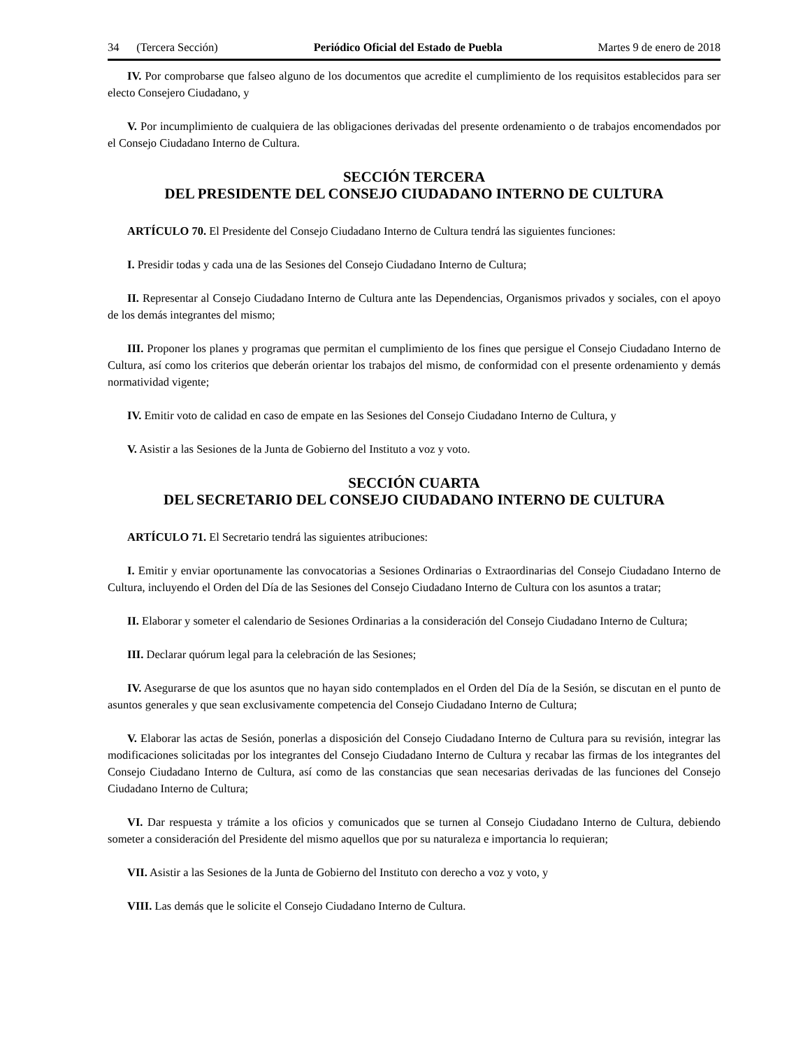34 (Tercera Sección) Periódico Oficial del Estado de Puebla Martes 9 de enero de 2018
IV. Por comprobarse que falseo alguno de los documentos que acredite el cumplimiento de los requisitos establecidos para ser electo Consejero Ciudadano, y
V. Por incumplimiento de cualquiera de las obligaciones derivadas del presente ordenamiento o de trabajos encomendados por el Consejo Ciudadano Interno de Cultura.
SECCIÓN TERCERA
DEL PRESIDENTE DEL CONSEJO CIUDADANO INTERNO DE CULTURA
ARTÍCULO 70. El Presidente del Consejo Ciudadano Interno de Cultura tendrá las siguientes funciones:
I. Presidir todas y cada una de las Sesiones del Consejo Ciudadano Interno de Cultura;
II. Representar al Consejo Ciudadano Interno de Cultura ante las Dependencias, Organismos privados y sociales, con el apoyo de los demás integrantes del mismo;
III. Proponer los planes y programas que permitan el cumplimiento de los fines que persigue el Consejo Ciudadano Interno de Cultura, así como los criterios que deberán orientar los trabajos del mismo, de conformidad con el presente ordenamiento y demás normatividad vigente;
IV. Emitir voto de calidad en caso de empate en las Sesiones del Consejo Ciudadano Interno de Cultura, y
V. Asistir a las Sesiones de la Junta de Gobierno del Instituto a voz y voto.
SECCIÓN CUARTA
DEL SECRETARIO DEL CONSEJO CIUDADANO INTERNO DE CULTURA
ARTÍCULO 71. El Secretario tendrá las siguientes atribuciones:
I. Emitir y enviar oportunamente las convocatorias a Sesiones Ordinarias o Extraordinarias del Consejo Ciudadano Interno de Cultura, incluyendo el Orden del Día de las Sesiones del Consejo Ciudadano Interno de Cultura con los asuntos a tratar;
II. Elaborar y someter el calendario de Sesiones Ordinarias a la consideración del Consejo Ciudadano Interno de Cultura;
III. Declarar quórum legal para la celebración de las Sesiones;
IV. Asegurarse de que los asuntos que no hayan sido contemplados en el Orden del Día de la Sesión, se discutan en el punto de asuntos generales y que sean exclusivamente competencia del Consejo Ciudadano Interno de Cultura;
V. Elaborar las actas de Sesión, ponerlas a disposición del Consejo Ciudadano Interno de Cultura para su revisión, integrar las modificaciones solicitadas por los integrantes del Consejo Ciudadano Interno de Cultura y recabar las firmas de los integrantes del Consejo Ciudadano Interno de Cultura, así como de las constancias que sean necesarias derivadas de las funciones del Consejo Ciudadano Interno de Cultura;
VI. Dar respuesta y trámite a los oficios y comunicados que se turnen al Consejo Ciudadano Interno de Cultura, debiendo someter a consideración del Presidente del mismo aquellos que por su naturaleza e importancia lo requieran;
VII. Asistir a las Sesiones de la Junta de Gobierno del Instituto con derecho a voz y voto, y
VIII. Las demás que le solicite el Consejo Ciudadano Interno de Cultura.